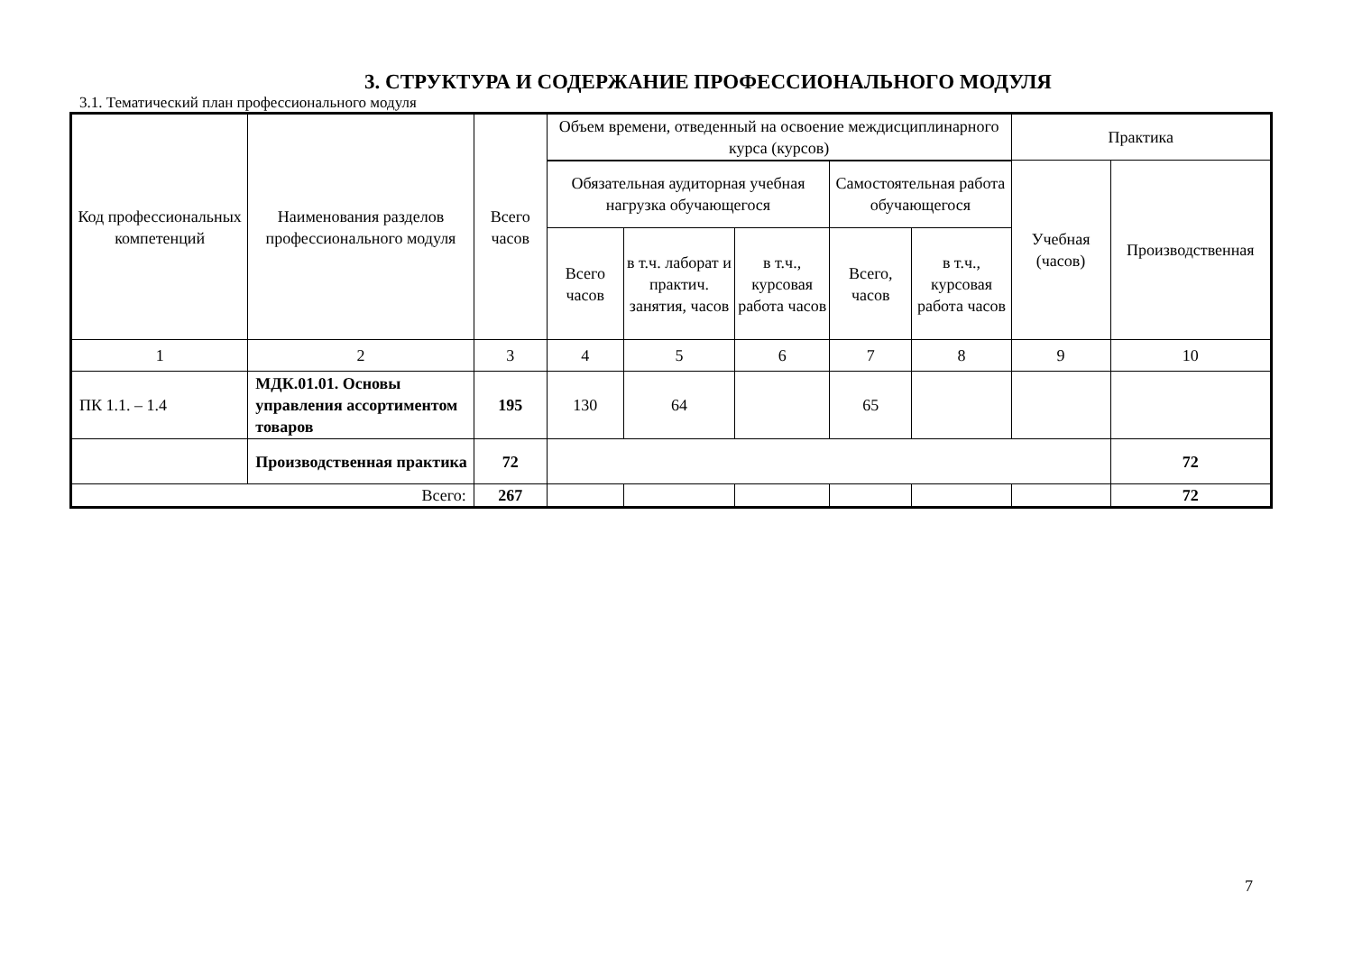3. СТРУКТУРА И СОДЕРЖАНИЕ ПРОФЕССИОНАЛЬНОГО МОДУЛЯ
3.1. Тематический план профессионального модуля
| Код профессиональных компетенций | Наименования разделов профессионального модуля | Всего часов | Объем времени, отведенный на освоение междисциплинарного курса (курсов) | | | | | Практика | |
| --- | --- | --- | --- | --- | --- | --- | --- | --- | --- |
| | | | Обязательная аудиторная учебная нагрузка обучающегося | | | Самостоятельная работа обучающегося | | Учебная (часов) | Производственная |
| | | | Всего часов | в т.ч. лаборат и практич. занятия, часов | в т.ч., курсовая работа часов | Всего, часов | в т.ч., курсовая работа часов | | |
| 1 | 2 | 3 | 4 | 5 | 6 | 7 | 8 | 9 | 10 |
| ПК 1.1. – 1.4 | МДК.01.01. Основы управления ассортиментом товаров | 195 | 130 | 64 | | 65 | | | |
| | Производственная практика | 72 | | | | | | | 72 |
| Всего: | | 267 | | | | | | | 72 |
7